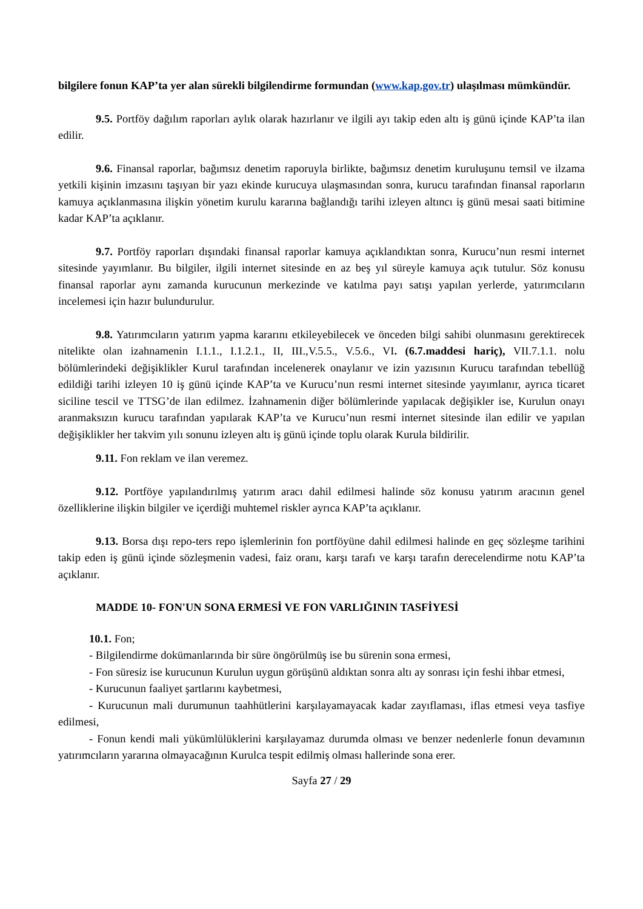bilgilere fonun KAP’ta yer alan sürekli bilgilendirme formundan (www.kap.gov.tr) ulaşılması mümkündür.
9.5. Portföy dağılım raporları aylık olarak hazırlanır ve ilgili ayı takip eden altı iş günü içinde KAP’ta ilan edilir.
9.6. Finansal raporlar, bağımsız denetim raporuyla birlikte, bağımsız denetim kuruluşunu temsil ve ilzama yetkili kişinin imzasını taşıyan bir yazı ekinde kurucuya ulaşmasından sonra, kurucu tarafından finansal raporların kamuya açıklanmasına ilişkin yönetim kurulu kararına bağlandığı tarihi izleyen altıncı iş günü mesai saati bitimine kadar KAP’ta açıklanır.
9.7. Portföy raporları dışındaki finansal raporlar kamuya açıklandıktan sonra, Kurucu’nun resmi internet sitesinde yayımlanır. Bu bilgiler, ilgili internet sitesinde en az beş yıl süreyle kamuya açık tutulur. Söz konusu finansal raporlar aynı zamanda kurucunun merkezinde ve katılma payı satışı yapılan yerlerde, yatırımcıların incelemesi için hazır bulundurulur.
9.8. Yatırımcıların yatırım yapma kararını etkileyebilecek ve önceden bilgi sahibi olunmasını gerektirecek nitelikte olan izahnamenin I.1.1., I.1.2.1., II, III.,V.5.5., V.5.6., VI. (6.7.maddesi hariç), VII.7.1.1. nolu bölümlerindeki değişiklikler Kurul tarafından incelenerek onaylanır ve izin yazısının Kurucu tarafından tebellüğ edildiği tarihi izleyen 10 iş günü içinde KAP’ta ve Kurucu’nun resmi internet sitesinde yayımlanır, ayrıca ticaret siciline tescil ve TTSG’de ilan edilmez. İzahnamenin diğer bölümlerinde yapılacak değişikler ise, Kurulun onayı aranmaksızın kurucu tarafından yapılarak KAP’ta ve Kurucu’nun resmi internet sitesinde ilan edilir ve yapılan değişiklikler her takvim yılı sonunu izleyen altı iş günü içinde toplu olarak Kurula bildirilir.
9.11. Fon reklam ve ilan veremez.
9.12. Portföye yapılandırılmış yatırım aracı dahil edilmesi halinde söz konusu yatırım aracının genel özelliklerine ilişkin bilgiler ve içerdiği muhtemel riskler ayrıca KAP’ta açıklanır.
9.13. Borsa dışı repo-ters repo işlemlerinin fon portföyüne dahil edilmesi halinde en geç sözleşme tarihini takip eden iş günü içinde sözleşmenin vadesi, faiz oranı, karşı tarafı ve karşı tarafın derecelendirme notu KAP’ta açıklanır.
MADDE 10- FON'UN SONA ERMESİ VE FON VARLIĞININ TASFİYESİ
10.1. Fon;
- Bilgilendirme dokümanlarında bir süre öngörülmüş ise bu sürenin sona ermesi,
- Fon süresiz ise kurucunun Kurulun uygun görüşünü aldıktan sonra altı ay sonrası için feshi ihbar etmesi,
- Kurucunun faaliyet şartlarını kaybetmesi,
- Kurucunun mali durumunun taahhütlerini karşılayamayacak kadar zayıflaması, iflas etmesi veya tasfiye edilmesi,
- Fonun kendi mali yükümlülüklerini karşılayamaz durumda olması ve benzer nedenlerle fonun devamının yatırımcıların yararına olmayacağının Kurulca tespit edilmiş olması hallerinde sona erer.
Sayfa 27 / 29